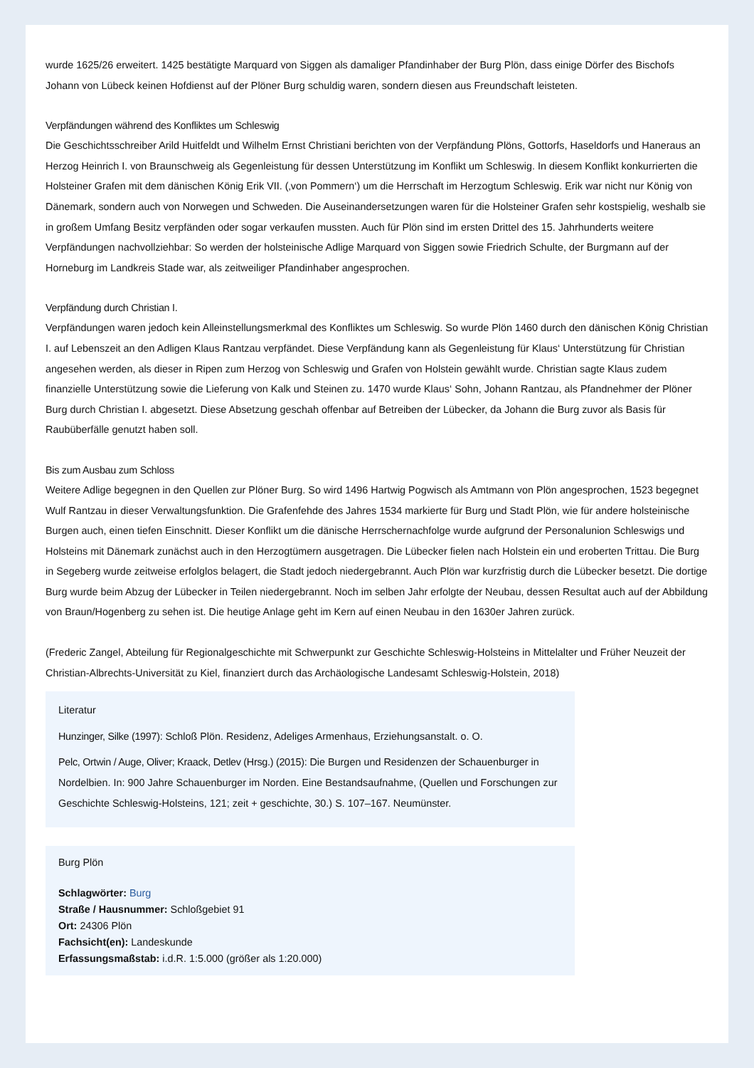wurde 1625/26 erweitert. 1425 bestätigte Marquard von Siggen als damaliger Pfandinhaber der Burg Plön, dass einige Dörfer des Bischofs Johann von Lübeck keinen Hofdienst auf der Plöner Burg schuldig waren, sondern diesen aus Freundschaft leisteten.
Verpfändungen während des Konfliktes um Schleswig
Die Geschichtsschreiber Arild Huitfeldt und Wilhelm Ernst Christiani berichten von der Verpfändung Plöns, Gottorfs, Haseldorfs und Haneraus an Herzog Heinrich I. von Braunschweig als Gegenleistung für dessen Unterstützung im Konflikt um Schleswig. In diesem Konflikt konkurrierten die Holsteiner Grafen mit dem dänischen König Erik VII. (‚von Pommern‘) um die Herrschaft im Herzogtum Schleswig. Erik war nicht nur König von Dänemark, sondern auch von Norwegen und Schweden. Die Auseinandersetzungen waren für die Holsteiner Grafen sehr kostspielig, weshalb sie in großem Umfang Besitz verpfänden oder sogar verkaufen mussten. Auch für Plön sind im ersten Drittel des 15. Jahrhunderts weitere Verpfändungen nachvollziehbar: So werden der holsteinische Adlige Marquard von Siggen sowie Friedrich Schulte, der Burgmann auf der Horneburg im Landkreis Stade war, als zeitweiliger Pfandinhaber angesprochen.
Verpfändung durch Christian I.
Verpfändungen waren jedoch kein Alleinstellungsmerkmal des Konfliktes um Schleswig. So wurde Plön 1460 durch den dänischen König Christian I. auf Lebenszeit an den Adligen Klaus Rantzau verpfändet. Diese Verpfändung kann als Gegenleistung für Klaus‘ Unterstützung für Christian angesehen werden, als dieser in Ripen zum Herzog von Schleswig und Grafen von Holstein gewählt wurde. Christian sagte Klaus zudem finanzielle Unterstützung sowie die Lieferung von Kalk und Steinen zu. 1470 wurde Klaus‘ Sohn, Johann Rantzau, als Pfandnehmer der Plöner Burg durch Christian I. abgesetzt. Diese Absetzung geschah offenbar auf Betreiben der Lübecker, da Johann die Burg zuvor als Basis für Raubüberfälle genutzt haben soll.
Bis zum Ausbau zum Schloss
Weitere Adlige begegnen in den Quellen zur Plöner Burg. So wird 1496 Hartwig Pogwisch als Amtmann von Plön angesprochen, 1523 begegnet Wulf Rantzau in dieser Verwaltungsfunktion. Die Grafenfehde des Jahres 1534 markierte für Burg und Stadt Plön, wie für andere holsteinische Burgen auch, einen tiefen Einschnitt. Dieser Konflikt um die dänische Herrschernachfolge wurde aufgrund der Personalunion Schleswigs und Holsteins mit Dänemark zunächst auch in den Herzogtümern ausgetragen. Die Lübecker fielen nach Holstein ein und eroberten Trittau. Die Burg in Segeberg wurde zeitweise erfolglos belagert, die Stadt jedoch niedergebrannt. Auch Plön war kurzfristig durch die Lübecker besetzt. Die dortige Burg wurde beim Abzug der Lübecker in Teilen niedergebrannt. Noch im selben Jahr erfolgte der Neubau, dessen Resultat auch auf der Abbildung von Braun/Hogenberg zu sehen ist. Die heutige Anlage geht im Kern auf einen Neubau in den 1630er Jahren zurück.
(Frederic Zangel, Abteilung für Regionalgeschichte mit Schwerpunkt zur Geschichte Schleswig-Holsteins in Mittelalter und Früher Neuzeit der Christian-Albrechts-Universität zu Kiel, finanziert durch das Archäologische Landesamt Schleswig-Holstein, 2018)
Literatur
Hunzinger, Silke (1997): Schloß Plön. Residenz, Adeliges Armenhaus, Erziehungsanstalt. o. O.
Pelc, Ortwin / Auge, Oliver; Kraack, Detlev (Hrsg.) (2015): Die Burgen und Residenzen der Schauenburger in Nordelbien. In: 900 Jahre Schauenburger im Norden. Eine Bestandsaufnahme, (Quellen und Forschungen zur Geschichte Schleswig-Holsteins, 121; zeit + geschichte, 30.) S. 107–167. Neumünster.
Burg Plön
Schlagwörter: Burg
Straße / Hausnummer: Schloßgebiet 91
Ort: 24306 Plön
Fachsicht(en): Landeskunde
Erfassungsmaßstab: i.d.R. 1:5.000 (größer als 1:20.000)